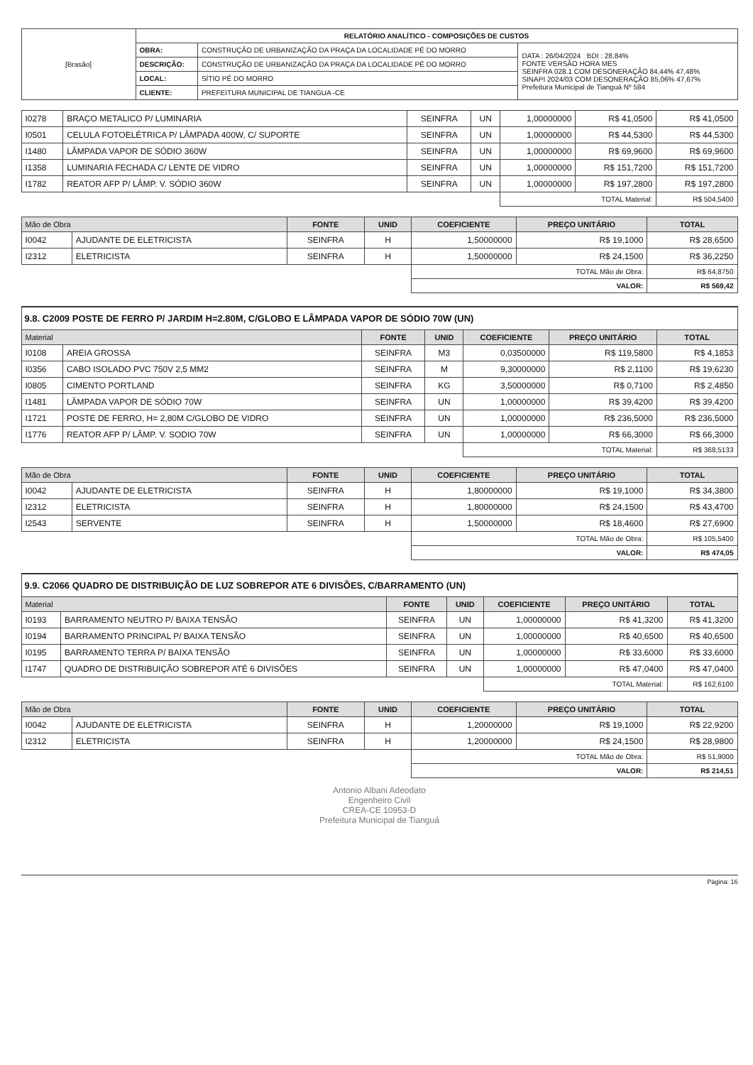| [Brasão] | RELATÓRIO ANALÍTICO - COMPOSIÇÕES DE CUSTOS | | |
| | OBRA: | CONSTRUÇÃO DE URBANIZAÇÃO DA PRAÇA DA LOCALIDADE PÉ DO MORRO | DATA : 26/04/2024 BDI : 28,84% FONTE VERSÃO HORA MES SEINFRA 028.1 COM DESONERAÇÃO 84,44% 47,48% SINAPI 2024/03 COM DESONERAÇÃO 85,06% 47,67% Prefeitura Municipal de Tianguá Nº 584 |
| | DESCRIÇÃO: | CONSTRUÇÃO DE URBANIZAÇÃO DA PRAÇA DA LOCALIDADE PÉ DO MORRO | |
| | LOCAL: | SÍTIO PÉ DO MORRO | |
| | CLIENTE: | PREFEITURA MUNICIPAL DE TIANGUA -CE | |
| I0278 | BRAÇO METALICO P/ LUMINARIA | SEINFRA | UN | 1,00000000 | R$ 41,0500 | R$ 41,0500 |
| I0501 | CELULA FOTOELÉTRICA P/ LÂMPADA 400W, C/ SUPORTE | SEINFRA | UN | 1,00000000 | R$ 44,5300 | R$ 44,5300 |
| I1480 | LÂMPADA VAPOR DE SÓDIO 360W | SEINFRA | UN | 1,00000000 | R$ 69,9600 | R$ 69,9600 |
| I1358 | LUMINARIA FECHADA C/ LENTE DE VIDRO | SEINFRA | UN | 1,00000000 | R$ 151,7200 | R$ 151,7200 |
| I1782 | REATOR AFP P/ LÂMP. V. SÓDIO 360W | SEINFRA | UN | 1,00000000 | R$ 197,2800 | R$ 197,2800 |
| | | | | TOTAL Material: | | R$ 504,5400 |
| Mão de Obra | | FONTE | UNID | COEFICIENTE | PREÇO UNITÁRIO | TOTAL |
| --- | --- | --- | --- | --- | --- | --- |
| I0042 | AJUDANTE DE ELETRICISTA | SEINFRA | H | 1,50000000 | R$ 19,1000 | R$ 28,6500 |
| I2312 | ELETRICISTA | SEINFRA | H | 1,50000000 | R$ 24,1500 | R$ 36,2250 |
| | | | | TOTAL Mão de Obra: | | R$ 64,8750 |
| | | | | VALOR: | | R$ 569,42 |
9.8. C2009 POSTE DE FERRO P/ JARDIM H=2.80M, C/GLOBO E LÂMPADA VAPOR DE SÓDIO 70W (UN)
| Material | | FONTE | UNID | COEFICIENTE | PREÇO UNITÁRIO | TOTAL |
| --- | --- | --- | --- | --- | --- | --- |
| I0108 | AREIA GROSSA | SEINFRA | M3 | 0,03500000 | R$ 119,5800 | R$ 4,1853 |
| I0356 | CABO ISOLADO PVC 750V 2,5 MM2 | SEINFRA | M | 9,30000000 | R$ 2,1100 | R$ 19,6230 |
| I0805 | CIMENTO PORTLAND | SEINFRA | KG | 3,50000000 | R$ 0,7100 | R$ 2,4850 |
| I1481 | LÂMPADA VAPOR DE SÓDIO 70W | SEINFRA | UN | 1,00000000 | R$ 39,4200 | R$ 39,4200 |
| I1721 | POSTE DE FERRO, H= 2,80M C/GLOBO DE VIDRO | SEINFRA | UN | 1,00000000 | R$ 236,5000 | R$ 236,5000 |
| I1776 | REATOR AFP P/ LÂMP. V. SODIO 70W | SEINFRA | UN | 1,00000000 | R$ 66,3000 | R$ 66,3000 |
| | | | | TOTAL Material: | | R$ 368,5133 |
| Mão de Obra | | FONTE | UNID | COEFICIENTE | PREÇO UNITÁRIO | TOTAL |
| --- | --- | --- | --- | --- | --- | --- |
| I0042 | AJUDANTE DE ELETRICISTA | SEINFRA | H | 1,80000000 | R$ 19,1000 | R$ 34,3800 |
| I2312 | ELETRICISTA | SEINFRA | H | 1,80000000 | R$ 24,1500 | R$ 43,4700 |
| I2543 | SERVENTE | SEINFRA | H | 1,50000000 | R$ 18,4600 | R$ 27,6900 |
| | | | | TOTAL Mão de Obra: | | R$ 105,5400 |
| | | | | VALOR: | | R$ 474,05 |
9.9. C2066 QUADRO DE DISTRIBUIÇÃO DE LUZ SOBREPOR ATE 6 DIVISÕES, C/BARRAMENTO (UN)
| Material | | FONTE | UNID | COEFICIENTE | PREÇO UNITÁRIO | TOTAL |
| --- | --- | --- | --- | --- | --- | --- |
| I0193 | BARRAMENTO NEUTRO P/ BAIXA TENSÃO | SEINFRA | UN | 1,00000000 | R$ 41,3200 | R$ 41,3200 |
| I0194 | BARRAMENTO PRINCIPAL P/ BAIXA TENSÃO | SEINFRA | UN | 1,00000000 | R$ 40,6500 | R$ 40,6500 |
| I0195 | BARRAMENTO TERRA P/ BAIXA TENSÃO | SEINFRA | UN | 1,00000000 | R$ 33,6000 | R$ 33,6000 |
| I1747 | QUADRO DE DISTRIBUIÇÃO SOBREPOR ATÉ 6 DIVISÕES | SEINFRA | UN | 1,00000000 | R$ 47,0400 | R$ 47,0400 |
| | | | | TOTAL Material: | | R$ 162,6100 |
| Mão de Obra | | FONTE | UNID | COEFICIENTE | PREÇO UNITÁRIO | TOTAL |
| --- | --- | --- | --- | --- | --- | --- |
| I0042 | AJUDANTE DE ELETRICISTA | SEINFRA | H | 1,20000000 | R$ 19,1000 | R$ 22,9200 |
| I2312 | ELETRICISTA | SEINFRA | H | 1,20000000 | R$ 24,1500 | R$ 28,9800 |
| | | | | TOTAL Mão de Obra: | | R$ 51,9000 |
| | | | | VALOR: | | R$ 214,51 |
Antonio Albani Adeodato
Engenheiro Civil
CREA-CE 10953-D
Prefeitura Municipal de Tianguá
Página: 16